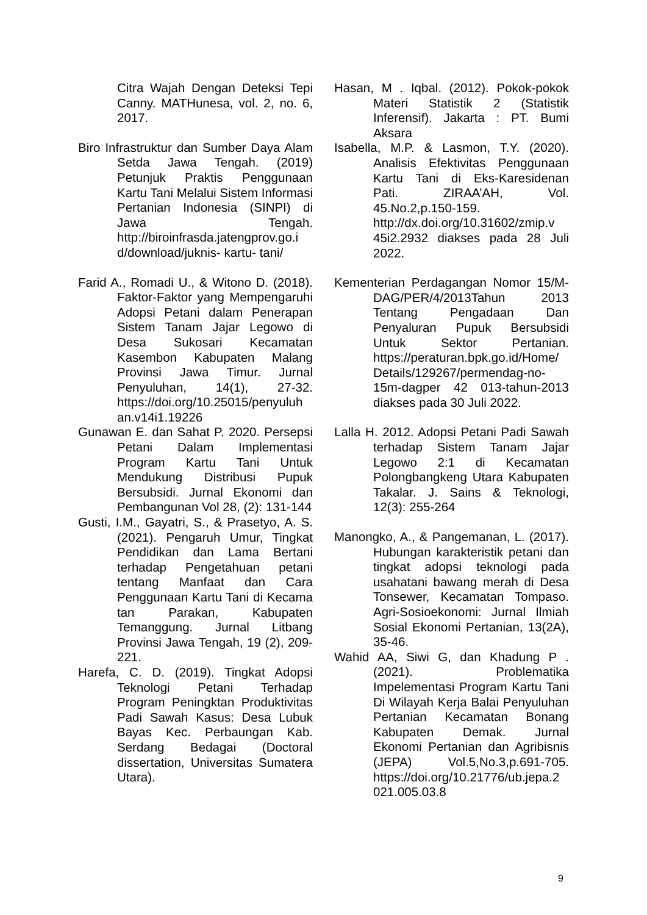Citra Wajah Dengan Deteksi Tepi Canny. MATHunesa, vol. 2, no. 6, 2017.
Biro Infrastruktur dan Sumber Daya Alam Setda Jawa Tengah. (2019) Petunjuk Praktis Penggunaan Kartu Tani Melalui Sistem Informasi Pertanian Indonesia (SINPI) di Jawa Tengah. http://biroinfrasda.jatengprov.go.i d/download/juknis- kartu- tani/
Farid A., Romadi U., & Witono D. (2018). Faktor-Faktor yang Mempengaruhi Adopsi Petani dalam Penerapan Sistem Tanam Jajar Legowo di Desa Sukosari Kecamatan Kasembon Kabupaten Malang Provinsi Jawa Timur. Jurnal Penyuluhan, 14(1), 27-32. https://doi.org/10.25015/penyuluh an.v14i1.19226
Gunawan E. dan Sahat P. 2020. Persepsi Petani Dalam Implementasi Program Kartu Tani Untuk Mendukung Distribusi Pupuk Bersubsidi. Jurnal Ekonomi dan Pembangunan Vol 28, (2): 131-144
Gusti, I.M., Gayatri, S., & Prasetyo, A. S. (2021). Pengaruh Umur, Tingkat Pendidikan dan Lama Bertani terhadap Pengetahuan petani tentang Manfaat dan Cara Penggunaan Kartu Tani di Kecama tan Parakan, Kabupaten Temanggung. Jurnal Litbang Provinsi Jawa Tengah, 19 (2), 209-221.
Harefa, C. D. (2019). Tingkat Adopsi Teknologi Petani Terhadap Program Peningktan Produktivitas Padi Sawah Kasus: Desa Lubuk Bayas Kec. Perbaungan Kab. Serdang Bedagai (Doctoral dissertation, Universitas Sumatera Utara).
Hasan, M . Iqbal. (2012). Pokok-pokok Materi Statistik 2 (Statistik Inferensif). Jakarta : PT. Bumi Aksara
Isabella, M.P. & Lasmon, T.Y. (2020). Analisis Efektivitas Penggunaan Kartu Tani di Eks-Karesidenan Pati. ZIRAA’AH, Vol. 45.No.2,p.150-159. http://dx.doi.org/10.31602/zmip.v 45i2.2932 diakses pada 28 Juli 2022.
Kementerian Perdagangan Nomor 15/M-DAG/PER/4/2013Tahun 2013 Tentang Pengadaan Dan Penyaluran Pupuk Bersubsidi Untuk Sektor Pertanian. https://peraturan.bpk.go.id/Home/ Details/129267/permendag-no-15m-dagper 42 013-tahun-2013 diakses pada 30 Juli 2022.
Lalla H. 2012. Adopsi Petani Padi Sawah terhadap Sistem Tanam Jajar Legowo 2:1 di Kecamatan Polongbangkeng Utara Kabupaten Takalar. J. Sains & Teknologi, 12(3): 255-264
Manongko, A., & Pangemanan, L. (2017). Hubungan karakteristik petani dan tingkat adopsi teknologi pada usahatani bawang merah di Desa Tonsewer, Kecamatan Tompaso. Agri-Sosioekonomi: Jurnal Ilmiah Sosial Ekonomi Pertanian, 13(2A), 35-46.
Wahid AA, Siwi G, dan Khadung P . (2021). Problematika Impelementasi Program Kartu Tani Di Wilayah Kerja Balai Penyuluhan Pertanian Kecamatan Bonang Kabupaten Demak. Jurnal Ekonomi Pertanian dan Agribisnis (JEPA) Vol.5,No.3,p.691-705. https://doi.org/10.21776/ub.jepa.2 021.005.03.8
9